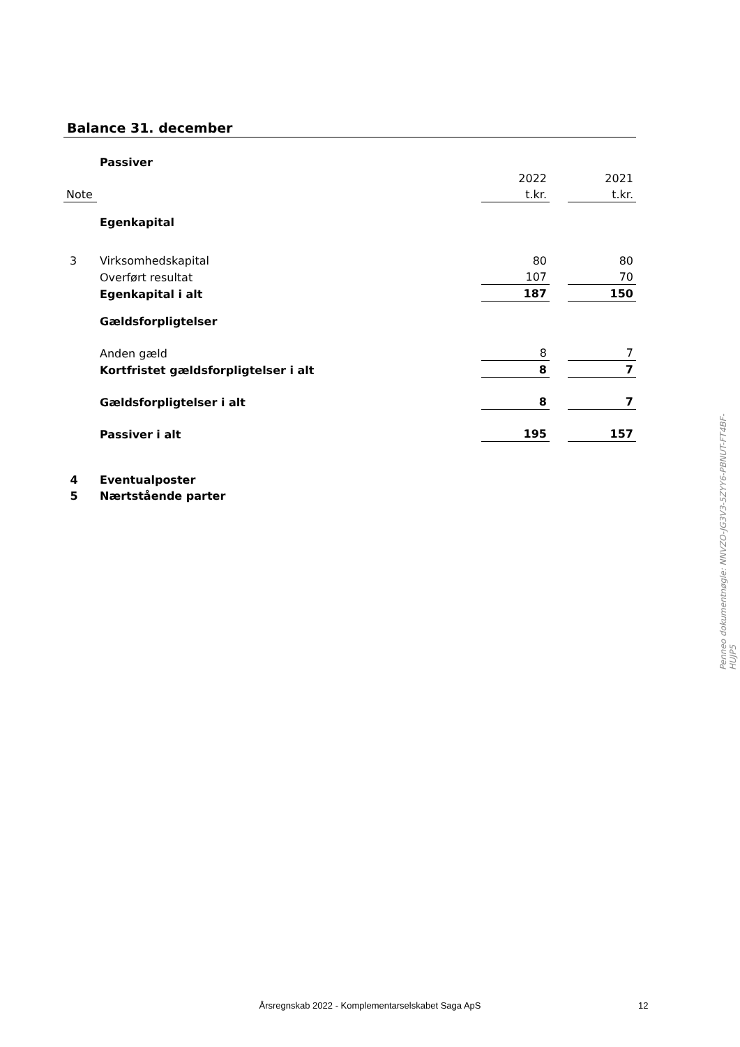Balance 31. december
| | Passiver | | | |
| | | 2022 | | 2021 |
| Note | | t.kr. | | t.kr. |
| | Egenkapital | | | |
| 3 | Virksomhedskapital | 80 | | 80 |
| | Overført resultat | 107 | | 70 |
| | Egenkapital i alt | 187 | | 150 |
| | Gældsforpligtelser | | | |
| | Anden gæld | 8 | | 7 |
| | Kortfristet gældsforpligtelser i alt | 8 | | 7 |
| | Gældsforpligtelser i alt | 8 | | 7 |
| | Passiver i alt | 195 | | 157 |
| 4 | Eventualposter | | | |
| 5 | Nærtstående parter | | | |
Penneo dokumentnøgle: NNVZO-JG3V3-5ZYY6-PBNUT-FT4BF-HUJP5
Årsregnskab 2022 - Komplementarselskabet Saga ApS 12